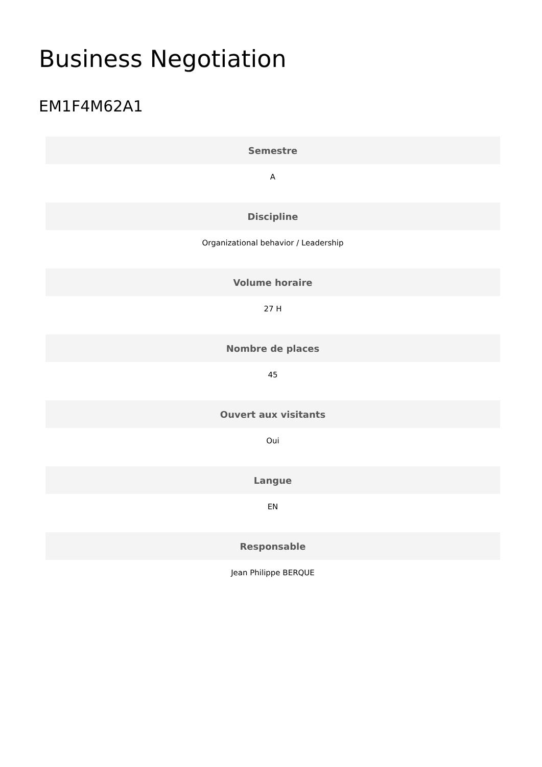Business Negotiation
EM1F4M62A1
| Semestre |
| --- |
| A |
| Discipline |
| Organizational behavior / Leadership |
| Volume horaire |
| 27 H |
| Nombre de places |
| 45 |
| Ouvert aux visitants |
| Oui |
| Langue |
| EN |
| Responsable |
| Jean Philippe BERQUE |